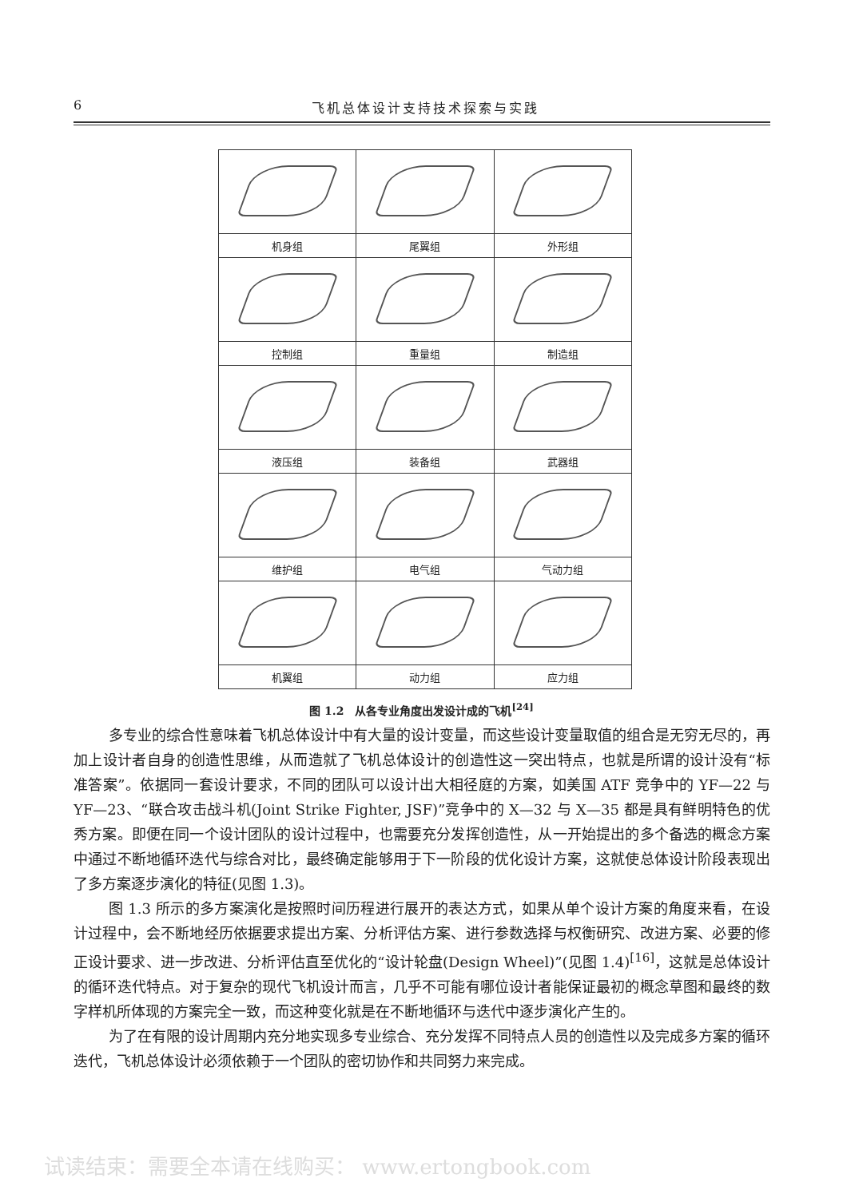6 飞机总体设计支持技术探索与实践
| 机身组 | 尾翼组 | 外形组 |
| 控制组 | 重量组 | 制造组 |
| 液压组 | 装备组 | 武器组 |
| 维护组 | 电气组 | 气动力组 |
| 机翼组 | 动力组 | 应力组 |
图 1.2　从各专业角度出发设计成的飞机<sup>[24]</sup>
多专业的综合性意味着飞机总体设计中有大量的设计变量，而这些设计变量取值的组合是无穷无尽的，再加上设计者自身的创造性思维，从而造就了飞机总体设计的创造性这一突出特点，也就是所谓的设计没有“标准答案”。依据同一套设计要求，不同的团队可以设计出大相径庭的方案，如美国 ATF 竞争中的 YF—22 与 YF—23、“联合攻击战斗机(Joint Strike Fighter, JSF)”竞争中的 X—32 与 X—35 都是具有鲜明特色的优秀方案。即便在同一个设计团队的设计过程中，也需要充分发挥创造性，从一开始提出的多个备选的概念方案中通过不断地循环迭代与综合对比，最终确定能够用于下一阶段的优化设计方案，这就使总体设计阶段表现出了多方案逐步演化的特征(见图 1.3)。
图 1.3 所示的多方案演化是按照时间历程进行展开的表达方式，如果从单个设计方案的角度来看，在设计过程中，会不断地经历依据要求提出方案、分析评估方案、进行参数选择与权衡研究、改进方案、必要的修正设计要求、进一步改进、分析评估直至优化的“设计轮盘(Design Wheel)”(见图 1.4)<sup>[16]</sup>，这就是总体设计的循环迭代特点。对于复杂的现代飞机设计而言，几乎不可能有哪位设计者能保证最初的概念草图和最终的数字样机所体现的方案完全一致，而这种变化就是在不断地循环与迭代中逐步演化产生的。
为了在有限的设计周期内充分地实现多专业综合、充分发挥不同特点人员的创造性以及完成多方案的循环迭代，飞机总体设计必须依赖于一个团队的密切协作和共同努力来完成。
试读结束：需要全本请在线购买： www.ertongbook.com